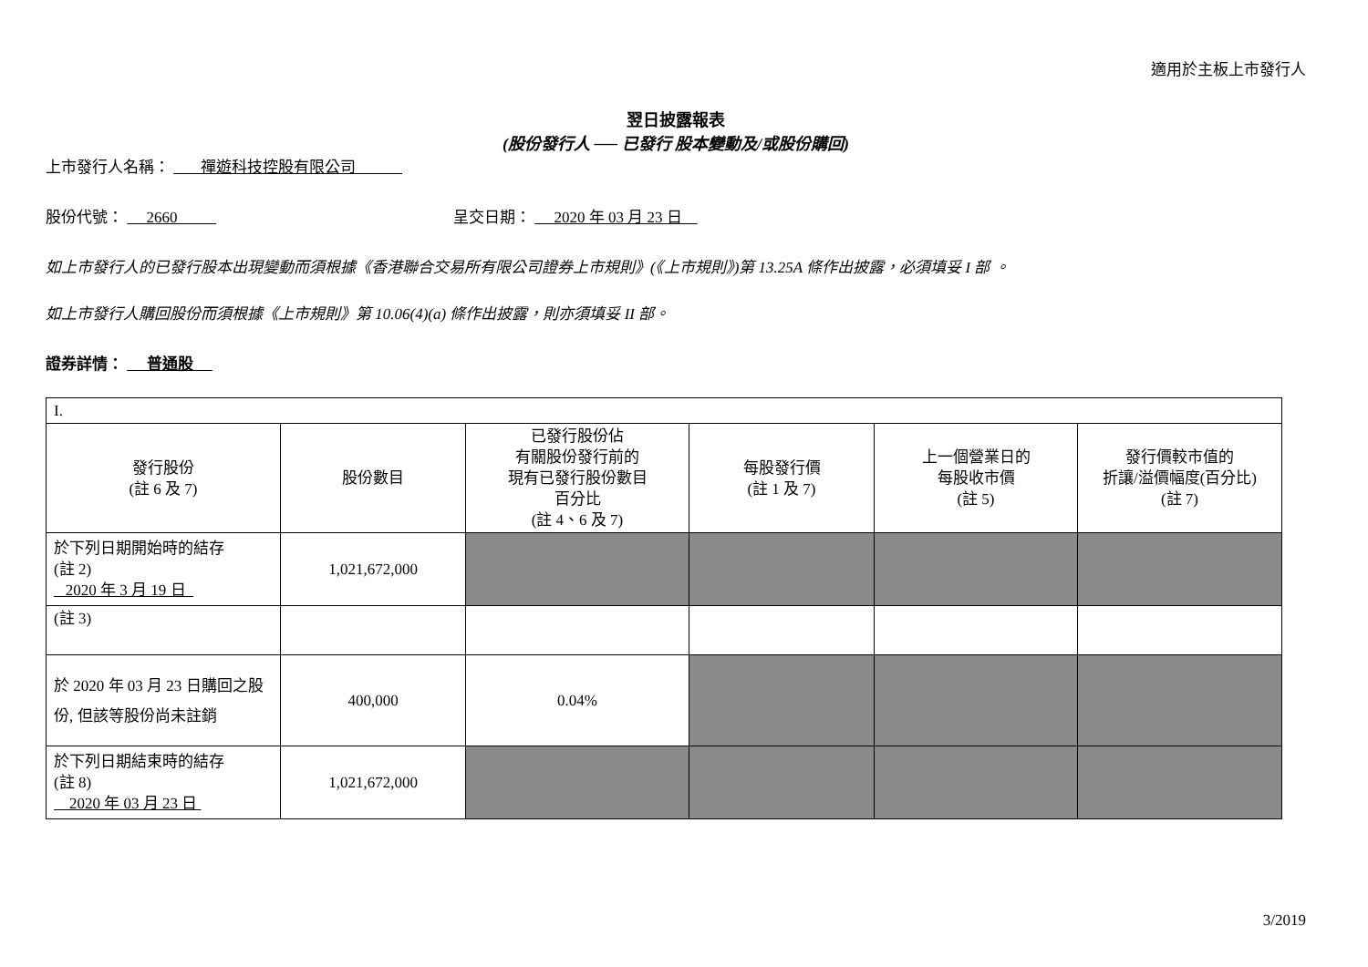適用於主板上市發行人
翌日披露報表
(股份發行人 ── 已發行 股本變動及/或股份購回)
上市發行人名稱： 禪遊科技控股有限公司
股份代號： 2660 呈交日期： 2020 年 03 月 23 日
如上市發行人的已發行股本出現變動而須根據《香港聯合交易所有限公司證券上市規則》(《上市規則》)第 13.25A 條作出披露，必須填妥 I 部 。
如上市發行人購回股份而須根據《上市規則》第 10.06(4)(a) 條作出披露，則亦須填妥 II 部。
證券詳情： 普通股
| I. | | | | | |
| 發行股份 (註 6 及 7) | 股份數目 | 已發行股份佔 有關股份發行前的 現有已發行股份數目 百分比 (註 4、6 及 7) | 每股發行價 (註 1 及 7) | 上一個營業日的 每股收市價 (註 5) | 發行價較市值的 折讓/溢價幅度(百分比) (註 7) |
| 於下列日期開始時的結存 (註 2) 2020 年 3 月 19 日 | 1,021,672,000 | | | | |
| (註 3) | | | | | |
| 於 2020 年 03 月 23 日購回之股份, 但該等股份尚未註銷 | 400,000 | 0.04% | | | |
| 於下列日期結束時的結存 (註 8) 2020 年 03 月 23 日 | 1,021,672,000 | | | | |
3/2019